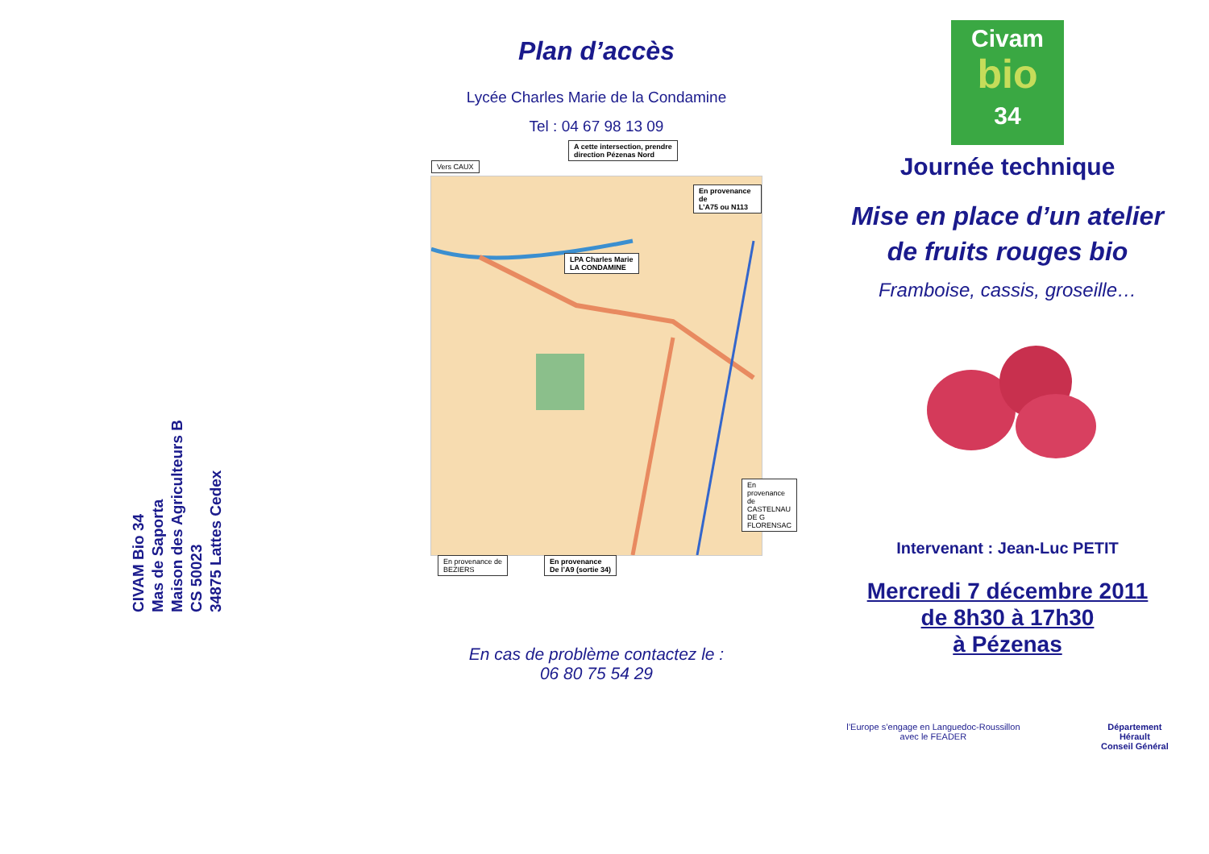CIVAM Bio 34
Mas de Saporta
Maison des Agriculteurs B
CS 50023
34875 Lattes Cedex
Plan d’accès
Lycée Charles Marie de la Condamine
Tel : 04 67 98 13 09
Vers CAUX
A cette intersection, prendre
direction Pézenas Nord
En provenance de
L’A75 ou N113
LPA Charles Marie
LA CONDAMINE
En provenance de
CASTELNAU DE G
FLORENSAC
En provenance de
BEZIERS
En provenance
De l’A9 (sortie 34)
En cas de problème contactez le :
06 80 75 54 29
Civam
bio
34
Journée technique
Mise en place d’un atelier
de fruits rouges bio
Framboise, cassis, groseille…
Intervenant : Jean-Luc PETIT
Mercredi 7 décembre 2011
de 8h30 à 17h30
à Pézenas
l’Europe s’engage en Languedoc-Roussillon
avec le FEADER
Département
Hérault
Conseil Général